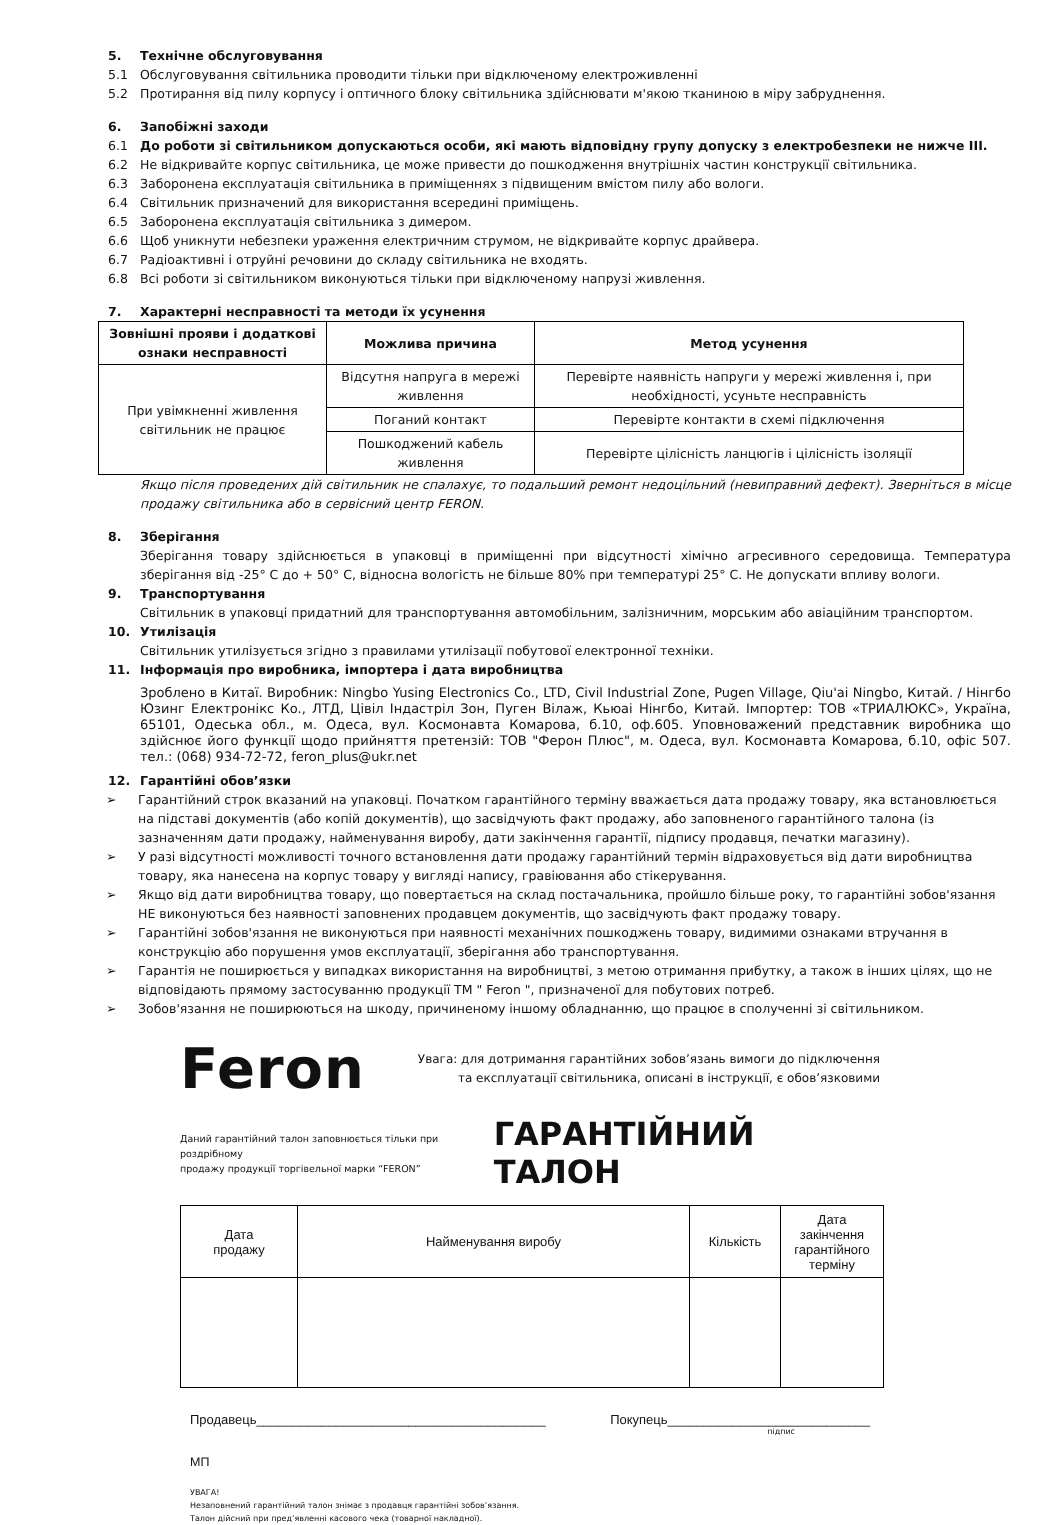5. Технічне обслуговування
5.1 Обслуговування світильника проводити тільки при відключеному електроживленні
5.2 Протирання від пилу корпусу і оптичного блоку світильника здійснювати м'якою тканиною в міру забруднення.
6. Запобіжні заходи
6.1 До роботи зі світильником допускаються особи, які мають відповідну групу допуску з електробезпеки не нижче III.
6.2 Не відкривайте корпус світильника, це може привести до пошкодження внутрішніх частин конструкції світильника.
6.3 Заборонена експлуатація світильника в приміщеннях з підвищеним вмістом пилу або вологи.
6.4 Світильник призначений для використання всередині приміщень.
6.5 Заборонена експлуатація світильника з димером.
6.6 Щоб уникнути небезпеки ураження електричним струмом, не відкривайте корпус драйвера.
6.7 Радіоактивні і отруйні речовини до складу світильника не входять.
6.8 Всі роботи зі світильником виконуються тільки при відключеному напрузі живлення.
7. Характерні несправності та методи їх усунення
| Зовнішні прояви і додаткові ознаки несправності | Можлива причина | Метод усунення |
| --- | --- | --- |
| При увімкненні живлення світильник не працює | Відсутня напруга в мережі живлення | Перевірте наявність напруги у мережі живлення і, при необхідності, усуньте несправність |
| | Поганий контакт | Перевірте контакти в схемі підключення |
| | Пошкоджений кабель живлення | Перевірте цілісність ланцюгів і цілісність ізоляції |
Якщо після проведених дій світильник не спалахує, то подальший ремонт недоцільний (невиправний дефект). Зверніться в місце продажу світильника або в сервісний центр FERON.
8. Зберігання
Зберігання товару здійснюється в упаковці в приміщенні при відсутності хімічно агресивного середовища. Температура зберігання від -25° C до + 50° C, відносна вологість не більше 80% при температурі 25° C. Не допускати впливу вологи.
9. Транспортування
Світильник в упаковці придатний для транспортування автомобільним, залізничним, морським або авіаційним транспортом.
10. Утилізація
Світильник утилізується згідно з правилами утилізації побутової електронної техніки.
11. Інформація про виробника, імпортера і дата виробництва
Зроблено в Китаї. Виробник: Ningbo Yusing Electronics Co., LTD, Civil Industrial Zone, Pugen Village, Qiu'ai Ningbo, Китай. / Нінгбо Юзинг Електронікс Ко., ЛТД, Цівіл Індастріл Зон, Пуген Вілаж, Кьюаі Нінгбо, Китай. Імпортер: ТОВ «ТРИАЛЮКС», Україна, 65101, Одеська обл., м. Одеса, вул. Космонавта Комарова, б.10, оф.605. Уповноважений представник виробника що здійснює його функції щодо прийняття претензій: ТОВ "Ферон Плюс", м. Одеса, вул. Космонавта Комарова, б.10, офіс 507. тел.: (068) 934-72-72, feron_plus@ukr.net
12. Гарантійні обов’язки
➢ Гарантійний строк вказаний на упаковці. Початком гарантійного терміну вважається дата продажу товару, яка встановлюється на підставі документів (або копій документів), що засвідчують факт продажу, або заповненого гарантійного талона (із зазначенням дати продажу, найменування виробу, дати закінчення гарантії, підпису продавця, печатки магазину).
➢ У разі відсутності можливості точного встановлення дати продажу гарантійний термін відраховується від дати виробництва товару, яка нанесена на корпус товару у вигляді напису, гравіювання або стікерування.
➢ Якщо від дати виробництва товару, що повертається на склад постачальника, пройшло більше року, то гарантійні зобов'язання НЕ виконуються без наявності заповнених продавцем документів, що засвідчують факт продажу товару.
➢ Гарантійні зобов'язання не виконуються при наявності механічних пошкоджень товару, видимими ознаками втручання в конструкцію або порушення умов експлуатації, зберігання або транспортування.
➢ Гарантія не поширюється у випадках використання на виробництві, з метою отримання прибутку, а також в інших цілях, що не відповідають прямому застосуванню продукції ТМ " Feron ", призначеної для побутових потреб.
➢ Зобов'язання не поширюються на шкоду, причиненому іншому обладнанню, що працює в сполученні зі світильником.
Feron
Увага: для дотримання гарантійних зобов’язань вимоги до підключення
та експлуатації світильника, описані в інструкції, є обов’язковими
Даний гарантійний талон заповнюється тільки при роздрібному
продажу продукції торгівельної марки “FERON”
ГАРАНТІЙНИЙ ТАЛОН
| Дата продажу | Найменування виробу | Кількість | Дата закінчення гарантійного терміну |
Продавець________________________________________ Покупець____________________________
підпис
МП
УВАГА!
Незаповнений гарантійний талон знімає з продавця гарантійні зобов’язання.
Талон дійсний при пред’явленні касового чека (товарної накладної).